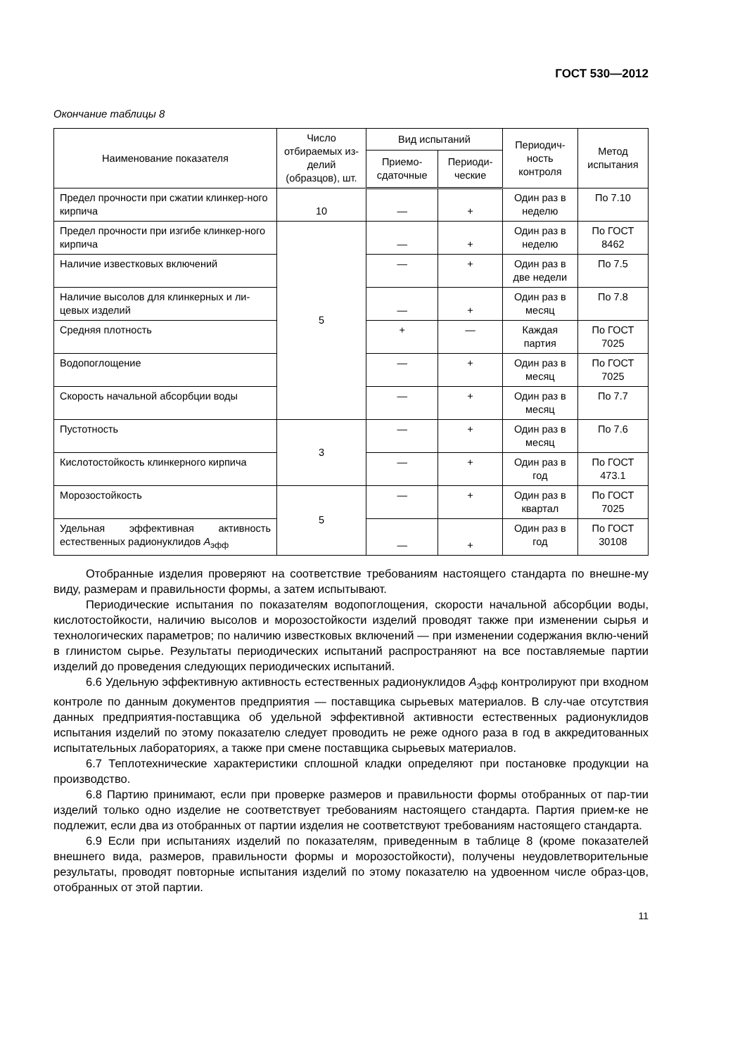ГОСТ 530—2012
Окончание таблицы 8
| Наименование показателя | Число отбираемых из-делий (образцов), шт. | Вид испытаний | | Периодич-ность контроля | Метод испытания |
| --- | --- | --- | --- | --- | --- |
| | | Приемо-сдаточные | Периоди-ческие | | |
| Предел прочности при сжатии клинкер-ного кирпича | 10 | — | + | Один раз в неделю | По 7.10 |
| Предел прочности при изгибе клинкер-ного кирпича | 5 | — | + | Один раз в неделю | По ГОСТ 8462 |
| Наличие известковых включений | | — | + | Один раз в две недели | По 7.5 |
| Наличие высолов для клинкерных и ли-цевых изделий | | — | + | Один раз в месяц | По 7.8 |
| Средняя плотность | | + | — | Каждая партия | По ГОСТ 7025 |
| Водопоглощение | | — | + | Один раз в месяц | По ГОСТ 7025 |
| Скорость начальной абсорбции воды | | — | + | Один раз в месяц | По 7.7 |
| Пустотность | 3 | — | + | Один раз в месяц | По 7.6 |
| Кислотостойкость клинкерного кирпича | | — | + | Один раз в год | По ГОСТ 473.1 |
| Морозостойкость | 5 | — | + | Один раз в квартал | По ГОСТ 7025 |
| Удельная эффективная активность естественных радионуклидов А<sub>эфф</sub> | | — | + | Один раз в год | По ГОСТ 30108 |
Отобранные изделия проверяют на соответствие требованиям настоящего стандарта по внешне-му виду, размерам и правильности формы, а затем испытывают.
Периодические испытания по показателям водопоглощения, скорости начальной абсорбции воды, кислотостойкости, наличию высолов и морозостойкости изделий проводят также при изменении сырья и технологических параметров; по наличию известковых включений — при изменении содержания вклю-чений в глинистом сырье. Результаты периодических испытаний распространяют на все поставляемые партии изделий до проведения следующих периодических испытаний.
6.6 Удельную эффективную активность естественных радионуклидов А<sub>эфф</sub> контролируют при входном контроле по данным документов предприятия — поставщика сырьевых материалов. В слу-чае отсутствия данных предприятия-поставщика об удельной эффективной активности естественных радионуклидов испытания изделий по этому показателю следует проводить не реже одного раза в год в аккредитованных испытательных лабораториях, а также при смене поставщика сырьевых материалов.
6.7 Теплотехнические характеристики сплошной кладки определяют при постановке продукции на производство.
6.8 Партию принимают, если при проверке размеров и правильности формы отобранных от пар-тии изделий только одно изделие не соответствует требованиям настоящего стандарта. Партия прием-ке не подлежит, если два из отобранных от партии изделия не соответствуют требованиям настоящего стандарта.
6.9 Если при испытаниях изделий по показателям, приведенным в таблице 8 (кроме показателей внешнего вида, размеров, правильности формы и морозостойкости), получены неудовлетворительные результаты, проводят повторные испытания изделий по этому показателю на удвоенном числе образ-цов, отобранных от этой партии.
11